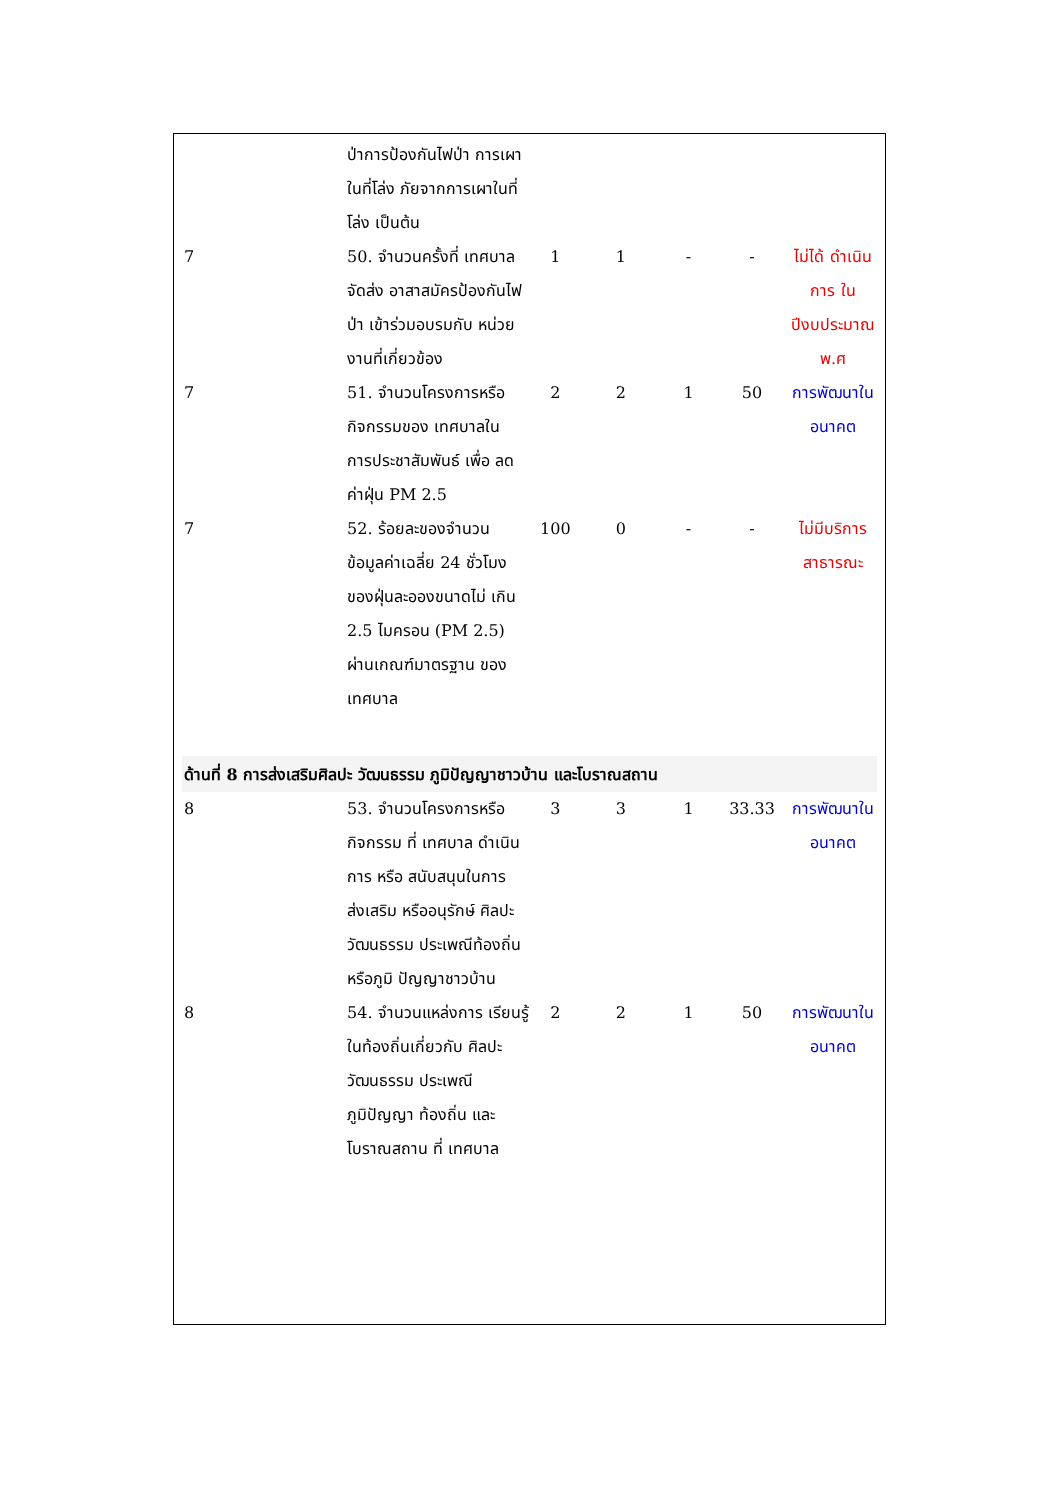| | ป่าการป้องกันไฟป่า การเผาในที่โล่ง ภัยจากการเผาในที่โล่ง เป็นต้น | | | | | |
| 7 | 50. จำนวนครั้งที่ เทศบาล จัดส่ง อาสาสมัครป้องกันไฟป่า เข้าร่วมอบรมกับ หน่วยงานที่เกี่ยวข้อง | 1 | 1 | - | - | ไม่ได้ ดำเนินการ ใน ปีงบประมาณ พ.ศ |
| 7 | 51. จำนวนโครงการหรือ กิจกรรมของ เทศบาลใน การประชาสัมพันธ์ เพื่อ ลดค่าฝุ่น PM 2.5 | 2 | 2 | 1 | 50 | การพัฒนาใน อนาคต |
| 7 | 52. ร้อยละของจำนวน ข้อมูลค่าเฉลี่ย 24 ชั่วโมง ของฝุ่นละอองขนาดไม่ เกิน 2.5 ไมครอน (PM 2.5) ผ่านเกณฑ์มาตรฐาน ของ เทศบาล | 100 | 0 | - | - | ไม่มีบริการ สาธารณะ |
| ด้านที่ 8 การส่งเสริมศิลปะ วัฒนธรรม ภูมิปัญญาชาวบ้าน และโบราณสถาน | | | | | | |
| 8 | 53. จำนวนโครงการหรือ กิจกรรม ที่ เทศบาล ดำเนินการ หรือ สนับสนุนในการ ส่งเสริม หรืออนุรักษ์ ศิลปะ วัฒนธรรม ประเพณีท้องถิ่น หรือภูมิ ปัญญาชาวบ้าน | 3 | 3 | 1 | 33.33 | การพัฒนาใน อนาคต |
| 8 | 54. จำนวนแหล่งการ เรียนรู้ในท้องถิ่นเกี่ยวกับ ศิลปะ วัฒนธรรม ประเพณี ภูมิปัญญา ท้องถิ่น และ โบราณสถาน ที่ เทศบาล | 2 | 2 | 1 | 50 | การพัฒนาใน อนาคต |